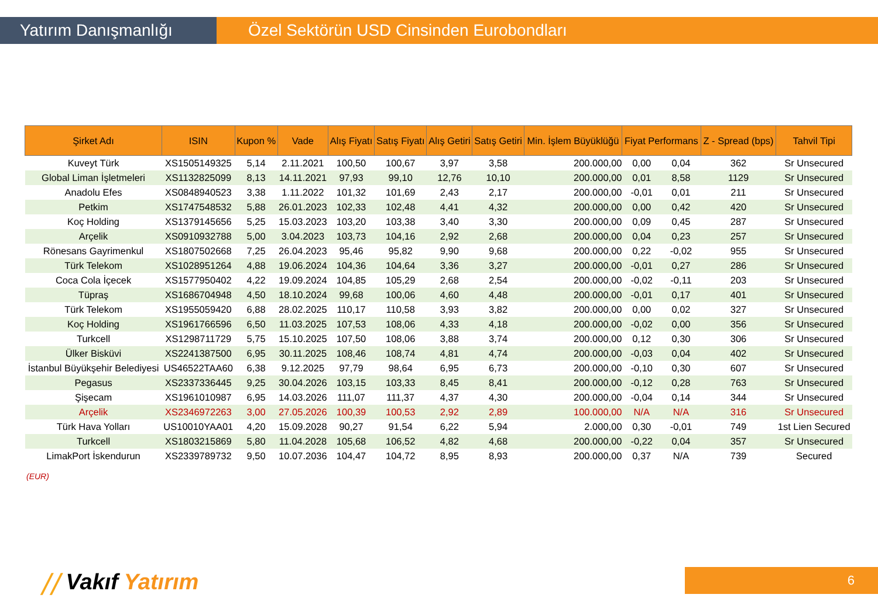Yatırım Danışmanlığı Özel Sektörün USD Cinsinden Eurobondları
| Şirket Adı | ISIN | Kupon % | Vade | Alış Fiyatı | Satış Fiyatı | Alış Getiri | Satış Getiri | Min. İşlem Büyüklüğü | Fiyat Performans | | Z - Spread (bps) | Tahvil Tipi |
| --- | --- | --- | --- | --- | --- | --- | --- | --- | --- | --- | --- | --- |
| Kuveyt Türk | XS1505149325 | 5,14 | 2.11.2021 | 100,50 | 100,67 | 3,97 | 3,58 | 200.000,00 | 0,00 | 0,04 | 362 | Sr Unsecured |
| Global Liman İşletmeleri | XS1132825099 | 8,13 | 14.11.2021 | 97,93 | 99,10 | 12,76 | 10,10 | 200.000,00 | 0,01 | 8,58 | 1129 | Sr Unsecured |
| Anadolu Efes | XS0848940523 | 3,38 | 1.11.2022 | 101,32 | 101,69 | 2,43 | 2,17 | 200.000,00 | -0,01 | 0,01 | 211 | Sr Unsecured |
| Petkim | XS1747548532 | 5,88 | 26.01.2023 | 102,33 | 102,48 | 4,41 | 4,32 | 200.000,00 | 0,00 | 0,42 | 420 | Sr Unsecured |
| Koç Holding | XS1379145656 | 5,25 | 15.03.2023 | 103,20 | 103,38 | 3,40 | 3,30 | 200.000,00 | 0,09 | 0,45 | 287 | Sr Unsecured |
| Arçelik | XS0910932788 | 5,00 | 3.04.2023 | 103,73 | 104,16 | 2,92 | 2,68 | 200.000,00 | 0,04 | 0,23 | 257 | Sr Unsecured |
| Rönesans Gayrimenkul | XS1807502668 | 7,25 | 26.04.2023 | 95,46 | 95,82 | 9,90 | 9,68 | 200.000,00 | 0,22 | -0,02 | 955 | Sr Unsecured |
| Türk Telekom | XS1028951264 | 4,88 | 19.06.2024 | 104,36 | 104,64 | 3,36 | 3,27 | 200.000,00 | -0,01 | 0,27 | 286 | Sr Unsecured |
| Coca Cola İçecek | XS1577950402 | 4,22 | 19.09.2024 | 104,85 | 105,29 | 2,68 | 2,54 | 200.000,00 | -0,02 | -0,11 | 203 | Sr Unsecured |
| Tüpraş | XS1686704948 | 4,50 | 18.10.2024 | 99,68 | 100,06 | 4,60 | 4,48 | 200.000,00 | -0,01 | 0,17 | 401 | Sr Unsecured |
| Türk Telekom | XS1955059420 | 6,88 | 28.02.2025 | 110,17 | 110,58 | 3,93 | 3,82 | 200.000,00 | 0,00 | 0,02 | 327 | Sr Unsecured |
| Koç Holding | XS1961766596 | 6,50 | 11.03.2025 | 107,53 | 108,06 | 4,33 | 4,18 | 200.000,00 | -0,02 | 0,00 | 356 | Sr Unsecured |
| Turkcell | XS1298711729 | 5,75 | 15.10.2025 | 107,50 | 108,06 | 3,88 | 3,74 | 200.000,00 | 0,12 | 0,30 | 306 | Sr Unsecured |
| Ülker Bisküvi | XS2241387500 | 6,95 | 30.11.2025 | 108,46 | 108,74 | 4,81 | 4,74 | 200.000,00 | -0,03 | 0,04 | 402 | Sr Unsecured |
| İstanbul Büyükşehir Belediyesi | US46522TAA60 | 6,38 | 9.12.2025 | 97,79 | 98,64 | 6,95 | 6,73 | 200.000,00 | -0,10 | 0,30 | 607 | Sr Unsecured |
| Pegasus | XS2337336445 | 9,25 | 30.04.2026 | 103,15 | 103,33 | 8,45 | 8,41 | 200.000,00 | -0,12 | 0,28 | 763 | Sr Unsecured |
| Şişecam | XS1961010987 | 6,95 | 14.03.2026 | 111,07 | 111,37 | 4,37 | 4,30 | 200.000,00 | -0,04 | 0,14 | 344 | Sr Unsecured |
| Arçelik | XS2346972263 | 3,00 | 27.05.2026 | 100,39 | 100,53 | 2,92 | 2,89 | 100.000,00 | N/A | N/A | 316 | Sr Unsecured |
| Türk Hava Yolları | US10010YAA01 | 4,20 | 15.09.2028 | 90,27 | 91,54 | 6,22 | 5,94 | 2.000,00 | 0,30 | -0,01 | 749 | 1st Lien Secured |
| Turkcell | XS1803215869 | 5,80 | 11.04.2028 | 105,68 | 106,52 | 4,82 | 4,68 | 200.000,00 | -0,22 | 0,04 | 357 | Sr Unsecured |
| LimakPort İskendurun | XS2339789732 | 9,50 | 10.07.2036 | 104,47 | 104,72 | 8,95 | 8,93 | 200.000,00 | 0,37 | N/A | 739 | Secured |
(EUR)
⧸⧸ Vakıf Yatırım 6